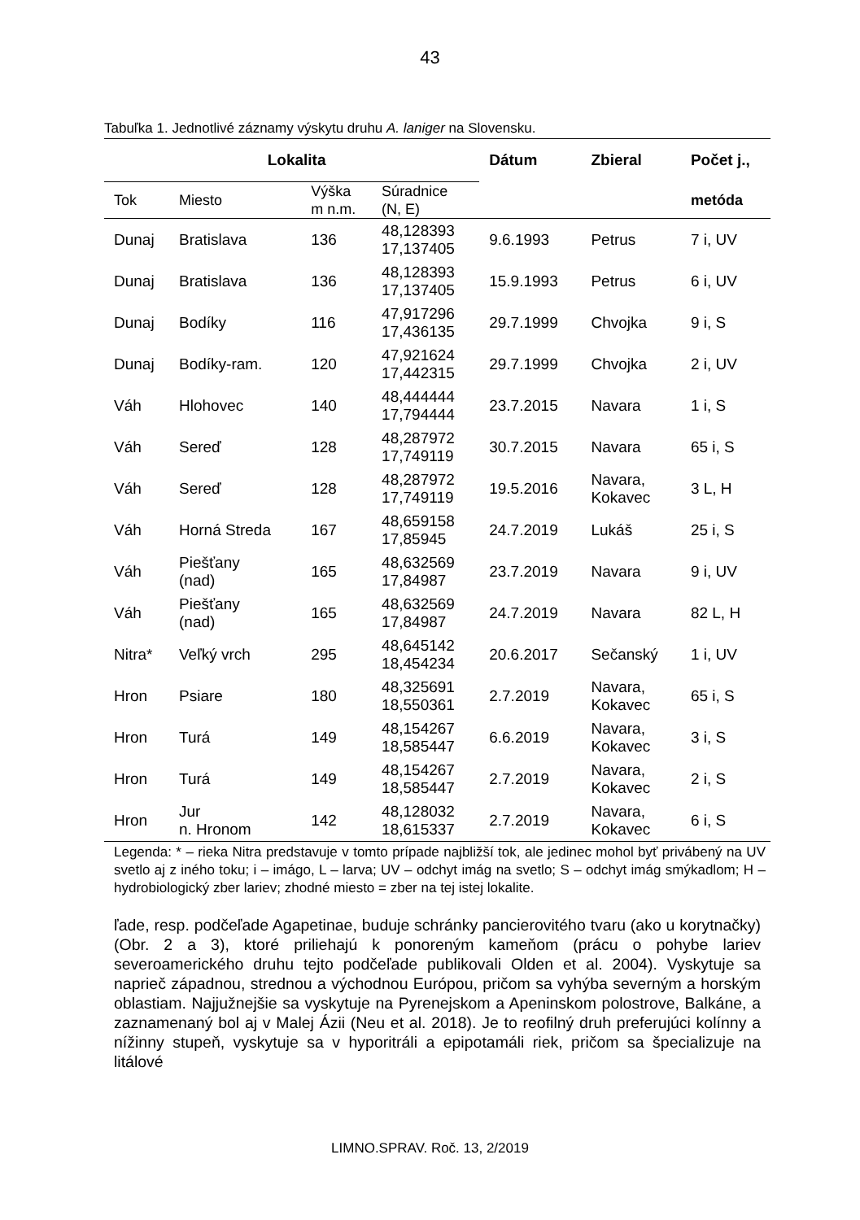43
Tabuľka 1. Jednotlivé záznamy výskytu druhu A. laniger na Slovensku.
| Lokalita | | | | Dátum | Zbieral | Počet j., |
| --- | --- | --- | --- | --- | --- | --- |
| Tok | Miesto | Výška m n.m. | Súradnice (N, E) | | | metóda |
| Dunaj | Bratislava | 136 | 48,128393 17,137405 | 9.6.1993 | Petrus | 7 i, UV |
| Dunaj | Bratislava | 136 | 48,128393 17,137405 | 15.9.1993 | Petrus | 6 i, UV |
| Dunaj | Bodíky | 116 | 47,917296 17,436135 | 29.7.1999 | Chvojka | 9 i, S |
| Dunaj | Bodíky-ram. | 120 | 47,921624 17,442315 | 29.7.1999 | Chvojka | 2 i, UV |
| Váh | Hlohovec | 140 | 48,444444 17,794444 | 23.7.2015 | Navara | 1 i, S |
| Váh | Sereď | 128 | 48,287972 17,749119 | 30.7.2015 | Navara | 65 i, S |
| Váh | Sereď | 128 | 48,287972 17,749119 | 19.5.2016 | Navara, Kokavec | 3 L, H |
| Váh | Horná Streda | 167 | 48,659158 17,85945 | 24.7.2019 | Lukáš | 25 i, S |
| Váh | Piešťany (nad) | 165 | 48,632569 17,84987 | 23.7.2019 | Navara | 9 i, UV |
| Váh | Piešťany (nad) | 165 | 48,632569 17,84987 | 24.7.2019 | Navara | 82 L, H |
| Nitra* | Veľký vrch | 295 | 48,645142 18,454234 | 20.6.2017 | Sečanský | 1 i, UV |
| Hron | Psiare | 180 | 48,325691 18,550361 | 2.7.2019 | Navara, Kokavec | 65 i, S |
| Hron | Turá | 149 | 48,154267 18,585447 | 6.6.2019 | Navara, Kokavec | 3 i, S |
| Hron | Turá | 149 | 48,154267 18,585447 | 2.7.2019 | Navara, Kokavec | 2 i, S |
| Hron | Jur n. Hronom | 142 | 48,128032 18,615337 | 2.7.2019 | Navara, Kokavec | 6 i, S |
Legenda: * – rieka Nitra predstavuje v tomto prípade najbližší tok, ale jedinec mohol byť privábený na UV svetlo aj z iného toku; i – imágo, L – larva; UV – odchyt imág na svetlo; S – odchyt imág smýkadlom; H – hydrobiologický zber lariev; zhodné miesto = zber na tej istej lokalite.
ľade, resp. podčeľade Agapetinae, buduje schránky pancierovitého tvaru (ako u korytnačky) (Obr. 2 a 3), ktoré priliehajú k ponoreným kameňom (prácu o pohybe lariev severoamerického druhu tejto podčeľade publikovali Olden et al. 2004). Vyskytuje sa naprieč západnou, strednou a východnou Európou, pričom sa vyhýba severným a horským oblastiam. Najjužnejšie sa vyskytuje na Pyrenejskom a Apeninskom polostrove, Balkáne, a zaznamenaný bol aj v Malej Ázii (Neu et al. 2018). Je to reofilný druh preferujúci kolínny a nížinny stupeň, vyskytuje sa v hyporitráli a epipotamáli riek, pričom sa špecializuje na litálové
LIMNO.SPRAV. Roč. 13, 2/2019